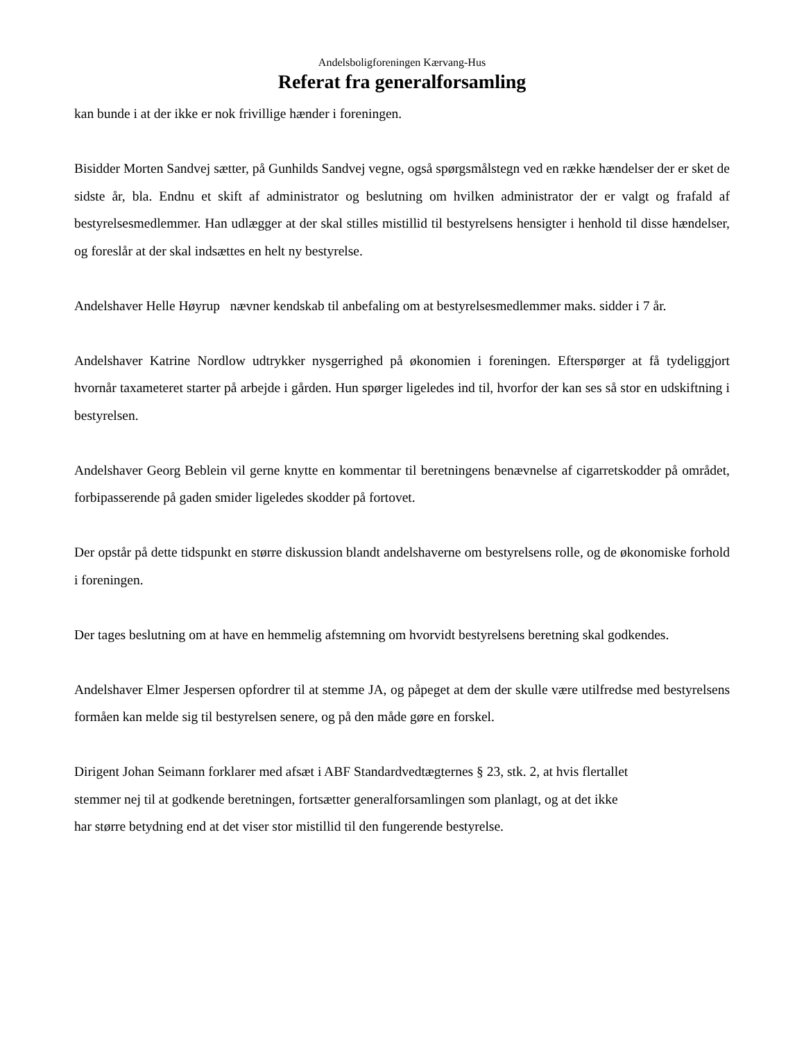Andelsboligforeningen Kærvang-Hus
Referat fra generalforsamling
kan bunde i at der ikke er nok frivillige hænder i foreningen.
Bisidder Morten Sandvej sætter, på Gunhilds Sandvej vegne, også spørgsmålstegn ved en række hændelser der er sket de sidste år, bla. Endnu et skift af administrator og beslutning om hvilken administrator der er valgt og frafald af bestyrelsesmedlemmer. Han udlægger at der skal stilles mistillid til bestyrelsens hensigter i henhold til disse hændelser, og foreslår at der skal indsættes en helt ny bestyrelse.
Andelshaver Helle Høyrup nævner kendskab til anbefaling om at bestyrelsesmedlemmer maks. sidder i 7 år.
Andelshaver Katrine Nordlow udtrykker nysgerrighed på økonomien i foreningen. Efterspørger at få tydeliggjort hvornår taxameteret starter på arbejde i gården. Hun spørger ligeledes ind til, hvorfor der kan ses så stor en udskiftning i bestyrelsen.
Andelshaver Georg Beblein vil gerne knytte en kommentar til beretningens benævnelse af cigarretskodder på området, forbipasserende på gaden smider ligeledes skodder på fortovet.
Der opstår på dette tidspunkt en større diskussion blandt andelshaverne om bestyrelsens rolle, og de økonomiske forhold i foreningen.
Der tages beslutning om at have en hemmelig afstemning om hvorvidt bestyrelsens beretning skal godkendes.
Andelshaver Elmer Jespersen opfordrer til at stemme JA, og påpeget at dem der skulle være utilfredse med bestyrelsens formåen kan melde sig til bestyrelsen senere, og på den måde gøre en forskel.
Dirigent Johan Seimann forklarer med afsæt i ABF Standardvedtægternes § 23, stk. 2, at hvis flertallet
stemmer nej til at godkende beretningen, fortsætter generalforsamlingen som planlagt, og at det ikke
har større betydning end at det viser stor mistillid til den fungerende bestyrelse.